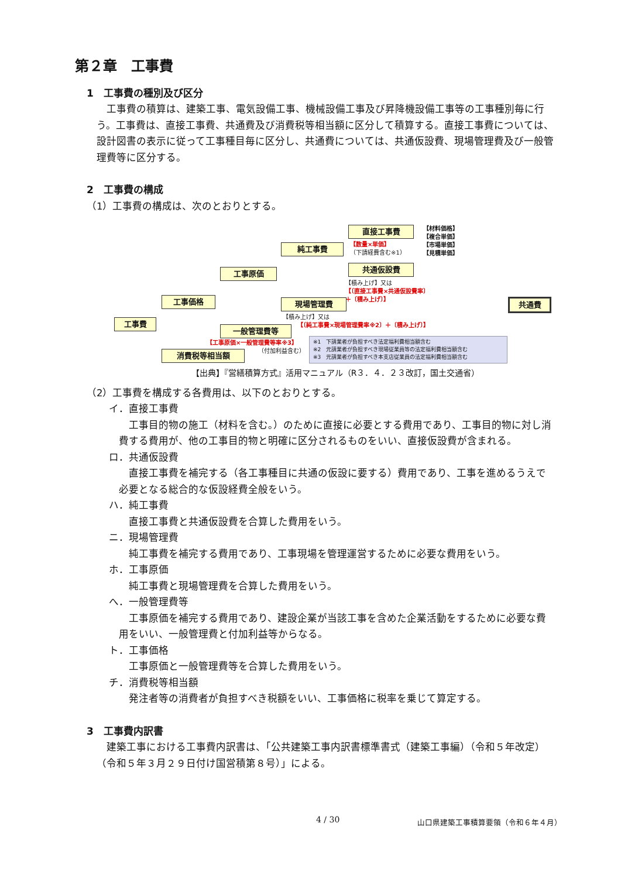第２章　工事費
1　工事費の種別及び区分
工事費の積算は、建築工事、電気設備工事、機械設備工事及び昇降機設備工事等の工事種別毎に行う。工事費は、直接工事費、共通費及び消費税等相当額に区分して積算する。直接工事費については、設計図書の表示に従って工事種目毎に区分し、共通費については、共通仮設費、現場管理費及び一般管理費等に区分する。
2　工事費の構成
（1）工事費の構成は、次のとおりとする。
工事費
工事価格
工事原価
純工事費
直接工事費
【数量×単価】
（下請経費含む※1）
【材料価格】
【複合単価】
【市場単価】
【見積単価】
共通仮設費
【積み上げ】又は
【〔直接工事費×共通仮設費率〕
＋〔積み上げ〕】
現場管理費
【積み上げ】又は
【〔純工事費×現場管理費率※2〕＋〔積み上げ〕】
共通費
一般管理費等
【工事原価×一般管理費等率※3】
（付加利益含む）
消費税等相当額
※1　下請業者が負担すべき法定福利費相当額含む
※2　元請業者が負担すべき現場従業員等の法定福利費相当額含む
※3　元請業者が負担すべき本支店従業員の法定福利費相当額含む
【出典】『営繕積算方式』活用マニュアル（R３．４．２３改訂，国土交通省）
（2）工事費を構成する各費用は、以下のとおりとする。
イ．直接工事費
工事目的物の施工（材料を含む。）のために直接に必要とする費用であり、工事目的物に対し消費する費用が、他の工事目的物と明確に区分されるものをいい、直接仮設費が含まれる。
ロ．共通仮設費
直接工事費を補完する（各工事種目に共通の仮設に要する）費用であり、工事を進めるうえで必要となる総合的な仮設経費全般をいう。
ハ．純工事費
直接工事費と共通仮設費を合算した費用をいう。
ニ．現場管理費
純工事費を補完する費用であり、工事現場を管理運営するために必要な費用をいう。
ホ．工事原価
純工事費と現場管理費を合算した費用をいう。
へ．一般管理費等
工事原価を補完する費用であり、建設企業が当該工事を含めた企業活動をするために必要な費用をいい、一般管理費と付加利益等からなる。
ト．工事価格
工事原価と一般管理費等を合算した費用をいう。
チ．消費税等相当額
発注者等の消費者が負担すべき税額をいい、工事価格に税率を乗じて算定する。
3　工事費内訳書
建築工事における工事費内訳書は、「公共建築工事内訳書標準書式（建築工事編）（令和５年改定）（令和５年３月２９日付け国営積第８号）」による。
4 / 30
山口県建築工事積算要領（令和６年４月）